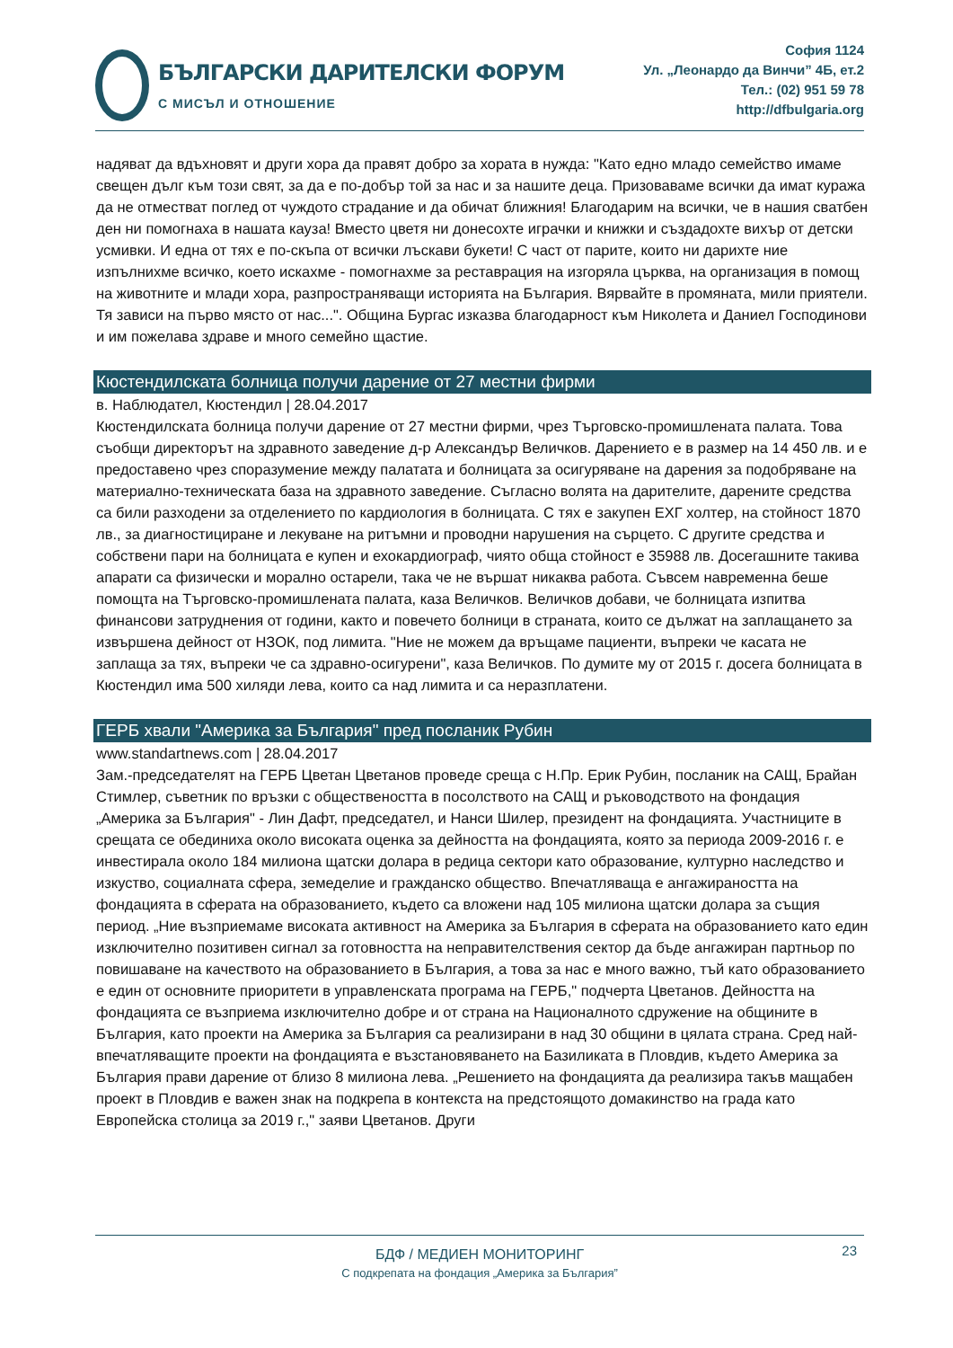БЪЛГАРСКИ ДАРИТЕЛСКИ ФОРУМ
С МИСЪЛ И ОТНОШЕНИЕ
София 1124
Ул. „Леонардо да Винчи” 4Б, ет.2
Тел.: (02) 951 59 78
http://dfbulgaria.org
надяват да вдъхновят и други хора да правят добро за хората в нужда: "Като едно младо семейство имаме свещен дълг към този свят, за да е по-добър той за нас и за нашите деца. Призоваваме всички да имат куража да не отместват поглед от чуждото страдание и да обичат ближния! Благодарим на всички, че в нашия сватбен ден ни помогнаха в нашата кауза! Вместо цветя ни донесохте играчки и книжки и създадохте вихър от детски усмивки. И една от тях е по-скъпа от всички лъскави букети! С част от парите, които ни дарихте ние изпълнихме всичко, което искахме - помогнахме за реставрация на изгоряла църква, на организация в помощ на животните и млади хора, разпространяващи историята на България. Вярвайте в промяната, мили приятели. Тя зависи на първо място от нас...". Община Бургас изказва благодарност към Николета и Даниел Господинови и им пожелава здраве и много семейно щастие.
Кюстендилската болница получи дарение от 27 местни фирми
в. Наблюдател, Кюстендил | 28.04.2017
Кюстендилската болница получи дарение от 27 местни фирми, чрез Търговско-промишлената палата. Това съобщи директорът на здравното заведение д-р Александър Величков. Дарението е в размер на 14 450 лв. и е предоставено чрез споразумение между палатата и болницата за осигуряване на дарения за подобряване на материално-техническата база на здравното заведение. Съгласно волята на дарителите, дарените средства са били разходени за отделението по кардиология в болницата. С тях е закупен ЕХГ холтер, на стойност 1870 лв., за диагностициране и лекуване на ритъмни и проводни нарушения на сърцето. С другите средства и собствени пари на болницата е купен и ехокардиограф, чиято обща стойност е 35988 лв. Досегашните такива апарати са физически и морално остарели, така че не вършат никаква работа. Съвсем навременна беше помощта на Търговско-промишлената палата, каза Величков. Величков добави, че болницата изпитва финансови затруднения от години, както и повечето болници в страната, които се дължат на заплащането за извършена дейност от НЗОК, под лимита. "Ние не можем да връщаме пациенти, въпреки че касата не заплаща за тях, въпреки че са здравно-осигурени", каза Величков. По думите му от 2015 г. досега болницата в Кюстендил има 500 хиляди лева, които са над лимита и са неразплатени.
ГЕРБ хвали "Америка за България" пред посланик Рубин
www.standartnews.com | 28.04.2017
Зам.-председателят на ГЕРБ Цветан Цветанов проведе среща с Н.Пр. Ерик Рубин, посланик на САЩ, Брайан Стимлер, съветник по връзки с обществеността в посолството на САЩ и ръководството на фондация „Америка за България" - Лин Дафт, председател, и Нанси Шилер, президент на фондацията. Участниците в срещата се обединиха около високата оценка за дейността на фондацията, която за периода 2009-2016 г. е инвестирала около 184 милиона щатски долара в редица сектори като образование, културно наследство и изкуство, социалната сфера, земеделие и гражданско общество. Впечатляваща е ангажираността на фондацията в сферата на образованието, където са вложени над 105 милиона щатски долара за същия период. „Ние възприемаме високата активност на Америка за България в сферата на образованието като един изключително позитивен сигнал за готовността на неправителствения сектор да бъде ангажиран партньор по повишаване на качеството на образованието в България, а това за нас е много важно, тъй като образованието е един от основните приоритети в управленската програма на ГЕРБ," подчерта Цветанов. Дейността на фондацията се възприема изключително добре и от страна на Националното сдружение на общините в България, като проекти на Америка за България са реализирани в над 30 общини в цялата страна. Сред най-впечатляващите проекти на фондацията е възстановяването на Базиликата в Пловдив, където Америка за България прави дарение от близо 8 милиона лева. „Решението на фондацията да реализира такъв мащабен проект в Пловдив е важен знак на подкрепа в контекста на предстоящото домакинство на града като Европейска столица за 2019 г.," заяви Цветанов. Други
23
БДФ / МЕДИЕН МОНИТОРИНГ
С подкрепата на фондация „Америка за България”